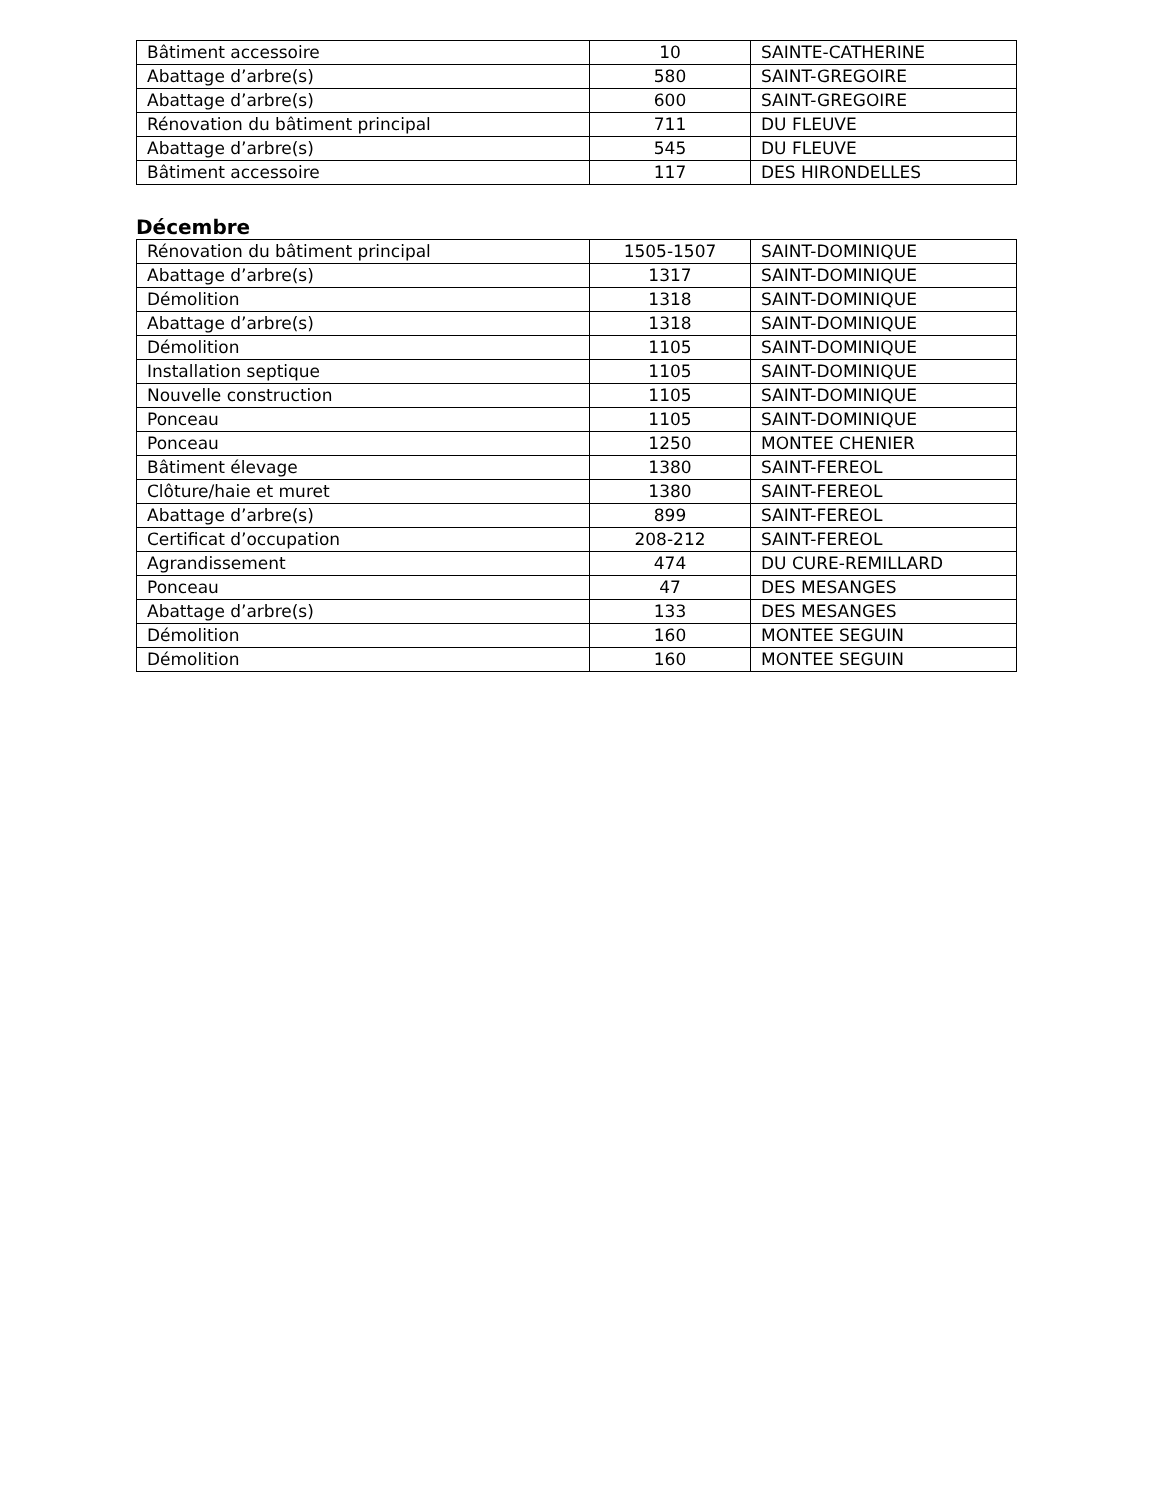| Bâtiment accessoire | 10 | SAINTE-CATHERINE |
| Abattage d’arbre(s) | 580 | SAINT-GREGOIRE |
| Abattage d’arbre(s) | 600 | SAINT-GREGOIRE |
| Rénovation du bâtiment principal | 711 | DU FLEUVE |
| Abattage d’arbre(s) | 545 | DU FLEUVE |
| Bâtiment accessoire | 117 | DES HIRONDELLES |
Décembre
| Rénovation du bâtiment principal | 1505-1507 | SAINT-DOMINIQUE |
| Abattage d’arbre(s) | 1317 | SAINT-DOMINIQUE |
| Démolition | 1318 | SAINT-DOMINIQUE |
| Abattage d’arbre(s) | 1318 | SAINT-DOMINIQUE |
| Démolition | 1105 | SAINT-DOMINIQUE |
| Installation septique | 1105 | SAINT-DOMINIQUE |
| Nouvelle construction | 1105 | SAINT-DOMINIQUE |
| Ponceau | 1105 | SAINT-DOMINIQUE |
| Ponceau | 1250 | MONTEE CHENIER |
| Bâtiment élevage | 1380 | SAINT-FEREOL |
| Clôture/haie et muret | 1380 | SAINT-FEREOL |
| Abattage d’arbre(s) | 899 | SAINT-FEREOL |
| Certificat d’occupation | 208-212 | SAINT-FEREOL |
| Agrandissement | 474 | DU CURE-REMILLARD |
| Ponceau | 47 | DES MESANGES |
| Abattage d’arbre(s) | 133 | DES MESANGES |
| Démolition | 160 | MONTEE SEGUIN |
| Démolition | 160 | MONTEE SEGUIN |